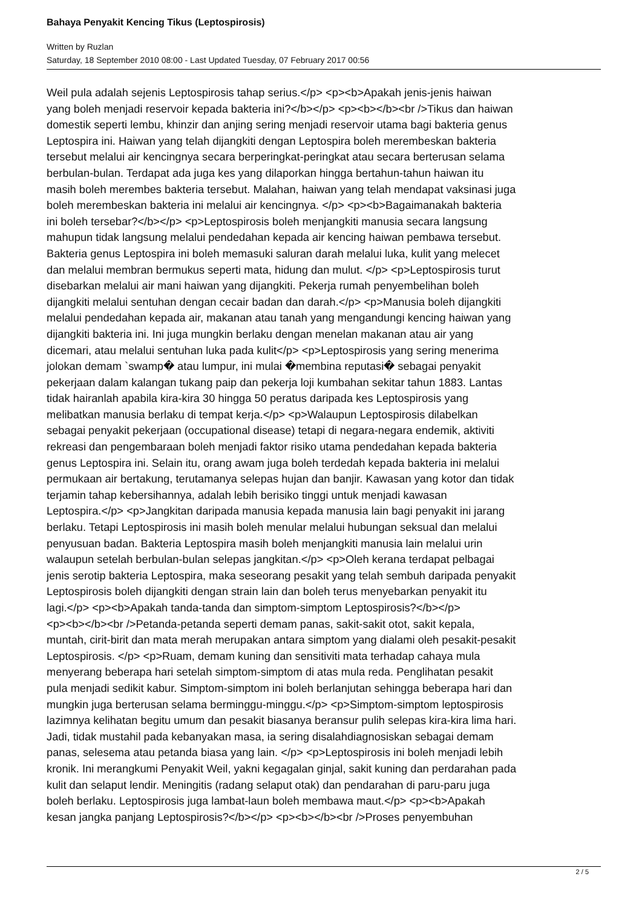Bahaya Penyakit Kencing Tikus (Leptospirosis)
Written by Ruzlan
Saturday, 18 September 2010 08:00 - Last Updated Tuesday, 07 February 2017 00:56
Weil pula adalah sejenis Leptospirosis tahap serius.</p> <p><b>Apakah jenis-jenis haiwan
yang boleh menjadi reservoir kepada bakteria ini?</b></p> <p><b></b><br />Tikus dan haiwan
domestik seperti lembu, khinzir dan anjing sering menjadi reservoir utama bagi bakteria genus
Leptospira ini. Haiwan yang telah dijangkiti dengan Leptospira boleh merembeskan bakteria
tersebut melalui air kencingnya secara berperingkat-peringkat atau secara berterusan selama
berbulan-bulan. Terdapat ada juga kes yang dilaporkan hingga bertahun-tahun haiwan itu
masih boleh merembes bakteria tersebut. Malahan, haiwan yang telah mendapat vaksinasi juga
boleh merembeskan bakteria ini melalui air kencingnya. </p> <p><b>Bagaimanakah bakteria
ini boleh tersebar?</b></p> <p>Leptospirosis boleh menjangkiti manusia secara langsung
mahupun tidak langsung melalui pendedahan kepada air kencing haiwan pembawa tersebut.
Bakteria genus Leptospira ini boleh memasuki saluran darah melalui luka, kulit yang melecet
dan melalui membran bermukus seperti mata, hidung dan mulut. </p> <p>Leptospirosis turut
disebarkan melalui air mani haiwan yang dijangkiti. Pekerja rumah penyembelihan boleh
dijangkiti melalui sentuhan dengan cecair badan dan darah.</p> <p>Manusia boleh dijangkiti
melalui pendedahan kepada air, makanan atau tanah yang mengandungi kencing haiwan yang
dijangkiti bakteria ini. Ini juga mungkin berlaku dengan menelan makanan atau air yang
dicemari, atau melalui sentuhan luka pada kulit</p> <p>Leptospirosis yang sering menerima
jolokan demam `swamp� atau lumpur, ini mulai �membina reputasi� sebagai penyakit
pekerjaan dalam kalangan tukang paip dan pekerja loji kumbahan sekitar tahun 1883. Lantas
tidak hairanlah apabila kira-kira 30 hingga 50 peratus daripada kes Leptospirosis yang
melibatkan manusia berlaku di tempat kerja.</p> <p>Walaupun Leptospirosis dilabelkan
sebagai penyakit pekerjaan (occupational disease) tetapi di negara-negara endemik, aktiviti
rekreasi dan pengembaraan boleh menjadi faktor risiko utama pendedahan kepada bakteria
genus Leptospira ini. Selain itu, orang awam juga boleh terdedah kepada bakteria ini melalui
permukaan air bertakung, terutamanya selepas hujan dan banjir. Kawasan yang kotor dan tidak
terjamin tahap kebersihannya, adalah lebih berisiko tinggi untuk menjadi kawasan
Leptospira.</p> <p>Jangkitan daripada manusia kepada manusia lain bagi penyakit ini jarang
berlaku. Tetapi Leptospirosis ini masih boleh menular melalui hubungan seksual dan melalui
penyusuan badan. Bakteria Leptospira masih boleh menjangkiti manusia lain melalui urin
walaupun setelah berbulan-bulan selepas jangkitan.</p> <p>Oleh kerana terdapat pelbagai
jenis serotip bakteria Leptospira, maka seseorang pesakit yang telah sembuh daripada penyakit
Leptospirosis boleh dijangkiti dengan strain lain dan boleh terus menyebarkan penyakit itu
lagi.</p> <p><b>Apakah tanda-tanda dan simptom-simptom Leptospirosis?</b></p>
<p><b></b><br />Petanda-petanda seperti demam panas, sakit-sakit otot, sakit kepala,
muntah, cirit-birit dan mata merah merupakan antara simptom yang dialami oleh pesakit-pesakit
Leptospirosis. </p> <p>Ruam, demam kuning dan sensitiviti mata terhadap cahaya mula
menyerang beberapa hari setelah simptom-simptom di atas mula reda. Penglihatan pesakit
pula menjadi sedikit kabur. Simptom-simptom ini boleh berlanjutan sehingga beberapa hari dan
mungkin juga berterusan selama berminggu-minggu.</p> <p>Simptom-simptom leptospirosis
lazimnya kelihatan begitu umum dan pesakit biasanya beransur pulih selepas kira-kira lima hari.
Jadi, tidak mustahil pada kebanyakan masa, ia sering disalahdiagnosiskan sebagai demam
panas, selesema atau petanda biasa yang lain. </p> <p>Leptospirosis ini boleh menjadi lebih
kronik. Ini merangkumi Penyakit Weil, yakni kegagalan ginjal, sakit kuning dan perdarahan pada
kulit dan selaput lendir. Meningitis (radang selaput otak) dan pendarahan di paru-paru juga
boleh berlaku. Leptospirosis juga lambat-laun boleh membawa maut.</p> <p><b>Apakah
kesan jangka panjang Leptospirosis?</b></p> <p><b></b><br />Proses penyembuhan
2 / 5